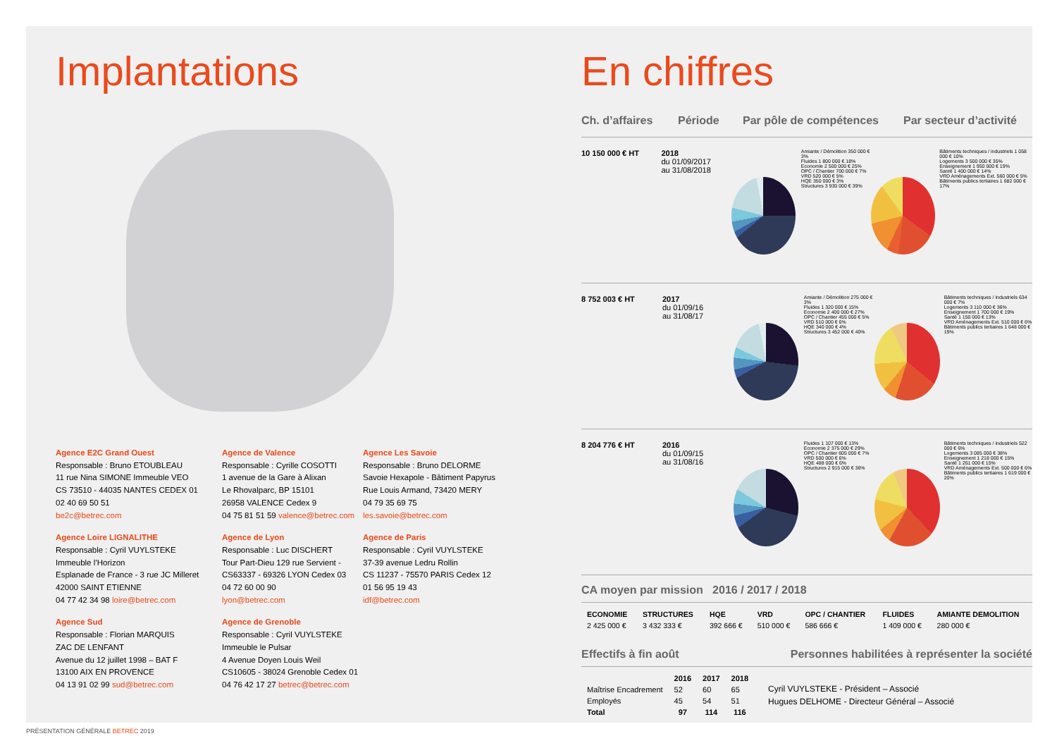Implantations
Agence E2C Grand Ouest
Responsable : Bruno ETOUBLEAU
11 rue Nina SIMONE Immeuble VEO
CS 73510 - 44035 NANTES CEDEX 01
02 40 69 50 51
be2c@betrec.com
Agence de Valence
Responsable : Cyrille COSOTTI
1 avenue de la Gare à Alixan
Le Rhovalparc, BP 15101
26958 VALENCE Cedex 9
04 75 81 51 59 valence@betrec.com
Agence Les Savoie
Responsable : Bruno DELORME
Savoie Hexapole - Bâtiment Papyrus
Rue Louis Armand, 73420 MERY
04 79 35 69 75
les.savoie@betrec.com
Agence Loire LIGNALITHE
Responsable : Cyril VUYLSTEKE
Immeuble l’Horizon
Esplanade de France - 3 rue JC Milleret
42000 SAINT ETIENNE
04 77 42 34 98 loire@betrec.com
Agence de Lyon
Responsable : Luc DISCHERT
Tour Part-Dieu 129 rue Servient -
CS63337 - 69326 LYON Cedex 03
04 72 60 00 90
lyon@betrec.com
Agence de Paris
Responsable : Cyril VUYLSTEKE
37-39 avenue Ledru Rollin
CS 11237 - 75570 PARIS Cedex 12
01 56 95 19 43
idf@betrec.com
Agence Sud
Responsable : Florian MARQUIS
ZAC DE LENFANT
Avenue du 12 juillet 1998 – BAT F
13100 AIX EN PROVENCE
04 13 91 02 99 sud@betrec.com
Agence de Grenoble
Responsable : Cyril VUYLSTEKE
Immeuble le Pulsar
4 Avenue Doyen Louis Weil
CS10605 - 38024 Grenoble Cedex 01
04 76 42 17 27 betrec@betrec.com
En chiffres
Ch. d’affaires Période Par pôle de compétences Par secteur d’activité
10 150 000 € HT 2018
du 01/09/2017
au 31/08/2018
Amiante / Démolition 350 000 € 3%
Fluides 1 800 000 € 18%
Economie 2 500 000 € 25%
OPC / Chantier 700 000 € 7%
VRD 520 000 € 5%
HQE 350 000 € 3%
Structures 3 930 000 € 39%
Bâtiments techniques / industriels 1 058 000 € 10%
Logements 3 500 000 € 35%
Enseignement 1 950 000 € 19%
Santé 1 400 000 € 14%
VRD Aménagements Ext. 560 000 € 5%
Bâtiments publics tertiaires 1 682 000 € 17%
8 752 003 € HT 2017
du 01/09/16
au 31/08/17
Amiante / Démolition 275 000 € 3%
Fluides 1 320 000 € 15%
Economie 2 400 000 € 27%
OPC / Chantier 455 000 € 5%
VRD 510 000 € 6%
HQE 340 000 € 4%
Structures 3 452 000 € 40%
Bâtiments techniques / industriels 634 000 € 7%
Logements 3 110 000 € 36%
Enseignement 1 700 000 € 19%
Santé 1 150 000 € 13%
VRD Aménagements Ext. 510 000 € 6%
Bâtiments publics tertiaires 1 648 000 € 19%
8 204 776 € HT 2016
du 01/09/15
au 31/08/16
Fluides 1 107 000 € 13%
Economie 2 375 000 € 29%
OPC / Chantier 605 000 € 7%
VRD 500 000 € 6%
HQE 488 000 € 6%
Structures 2 915 000 € 36%
Bâtiments techniques / industriels 522 000 € 6%
Logements 3 085 000 € 38%
Enseignement 1 218 000 € 15%
Santé 1 261 000 € 15%
VRD Aménagements Ext. 500 000 € 6%
Bâtiments publics tertiaires 1 619 000 € 20%
CA moyen par mission 2016 / 2017 / 2018
| ECONOMIE | STRUCTURES | HQE | VRD | OPC / CHANTIER | FLUIDES | AMIANTE DEMOLITION |
| --- | --- | --- | --- | --- | --- | --- |
| 2 425 000 € | 3 432 333 € | 392 666 € | 510 000 € | 586 666 € | 1 409 000 € | 280 000 € |
Effectifs à fin août Personnes habilitées à représenter la société
| | 2016 | 2017 | 2018 |
| --- | --- | --- | --- |
| Maîtrise Encadrement | 52 | 60 | 65 |
| Employés | 45 | 54 | 51 |
| Total | 97 | 114 | 116 |
Cyril VUYLSTEKE - Président – Associé
Hugues DELHOME - Directeur Général – Associé
PRÉSENTATION GÉNÉRALE BETREC 2019